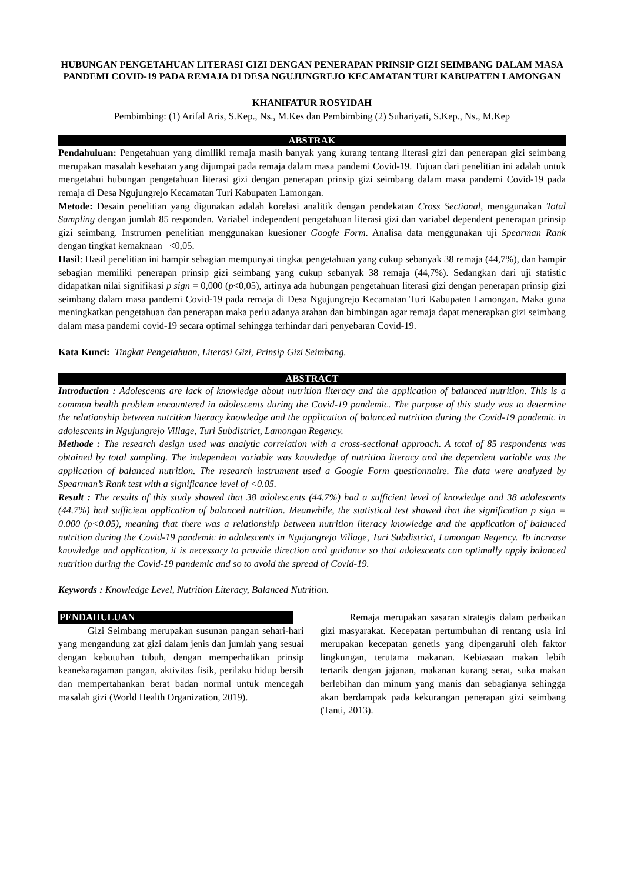HUBUNGAN PENGETAHUAN LITERASI GIZI DENGAN PENERAPAN PRINSIP GIZI SEIMBANG DALAM MASA PANDEMI COVID-19 PADA REMAJA DI DESA NGUJUNGREJO KECAMATAN TURI KABUPATEN LAMONGAN
KHANIFATUR ROSYIDAH
Pembimbing: (1) Arifal Aris, S.Kep., Ns., M.Kes dan Pembimbing (2) Suhariyati, S.Kep., Ns., M.Kep
ABSTRAK
Pendahuluan: Pengetahuan yang dimiliki remaja masih banyak yang kurang tentang literasi gizi dan penerapan gizi seimbang merupakan masalah kesehatan yang dijumpai pada remaja dalam masa pandemi Covid-19. Tujuan dari penelitian ini adalah untuk mengetahui hubungan pengetahuan literasi gizi dengan penerapan prinsip gizi seimbang dalam masa pandemi Covid-19 pada remaja di Desa Ngujungrejo Kecamatan Turi Kabupaten Lamongan.
Metode: Desain penelitian yang digunakan adalah korelasi analitik dengan pendekatan Cross Sectional, menggunakan Total Sampling dengan jumlah 85 responden. Variabel independent pengetahuan literasi gizi dan variabel dependent penerapan prinsip gizi seimbang. Instrumen penelitian menggunakan kuesioner Google Form. Analisa data menggunakan uji Spearman Rank dengan tingkat kemaknaan <0,05.
Hasil: Hasil penelitian ini hampir sebagian mempunyai tingkat pengetahuan yang cukup sebanyak 38 remaja (44,7%), dan hampir sebagian memiliki penerapan prinsip gizi seimbang yang cukup sebanyak 38 remaja (44,7%). Sedangkan dari uji statistic didapatkan nilai signifikasi p sign = 0,000 (p<0,05), artinya ada hubungan pengetahuan literasi gizi dengan penerapan prinsip gizi seimbang dalam masa pandemi Covid-19 pada remaja di Desa Ngujungrejo Kecamatan Turi Kabupaten Lamongan. Maka guna meningkatkan pengetahuan dan penerapan maka perlu adanya arahan dan bimbingan agar remaja dapat menerapkan gizi seimbang dalam masa pandemi covid-19 secara optimal sehingga terhindar dari penyebaran Covid-19.
Kata Kunci: Tingkat Pengetahuan, Literasi Gizi, Prinsip Gizi Seimbang.
ABSTRACT
Introduction : Adolescents are lack of knowledge about nutrition literacy and the application of balanced nutrition. This is a common health problem encountered in adolescents during the Covid-19 pandemic. The purpose of this study was to determine the relationship between nutrition literacy knowledge and the application of balanced nutrition during the Covid-19 pandemic in adolescents in Ngujungrejo Village, Turi Subdistrict, Lamongan Regency.
Methode : The research design used was analytic correlation with a cross-sectional approach. A total of 85 respondents was obtained by total sampling. The independent variable was knowledge of nutrition literacy and the dependent variable was the application of balanced nutrition. The research instrument used a Google Form questionnaire. The data were analyzed by Spearman’s Rank test with a significance level of <0.05.
Result : The results of this study showed that 38 adolescents (44.7%) had a sufficient level of knowledge and 38 adolescents (44.7%) had sufficient application of balanced nutrition. Meanwhile, the statistical test showed that the signification p sign = 0.000 (p<0.05), meaning that there was a relationship between nutrition literacy knowledge and the application of balanced nutrition during the Covid-19 pandemic in adolescents in Ngujungrejo Village, Turi Subdistrict, Lamongan Regency. To increase knowledge and application, it is necessary to provide direction and guidance so that adolescents can optimally apply balanced nutrition during the Covid-19 pandemic and so to avoid the spread of Covid-19.
Keywords : Knowledge Level, Nutrition Literacy, Balanced Nutrition.
PENDAHULUAN
Gizi Seimbang merupakan susunan pangan sehari-hari yang mengandung zat gizi dalam jenis dan jumlah yang sesuai dengan kebutuhan tubuh, dengan memperhatikan prinsip keanekaragaman pangan, aktivitas fisik, perilaku hidup bersih dan mempertahankan berat badan normal untuk mencegah masalah gizi (World Health Organization, 2019).
Remaja merupakan sasaran strategis dalam perbaikan gizi masyarakat. Kecepatan pertumbuhan di rentang usia ini merupakan kecepatan genetis yang dipengaruhi oleh faktor lingkungan, terutama makanan. Kebiasaan makan lebih tertarik dengan jajanan, makanan kurang serat, suka makan berlebihan dan minum yang manis dan sebagianya sehingga akan berdampak pada kekurangan penerapan gizi seimbang (Tanti, 2013).